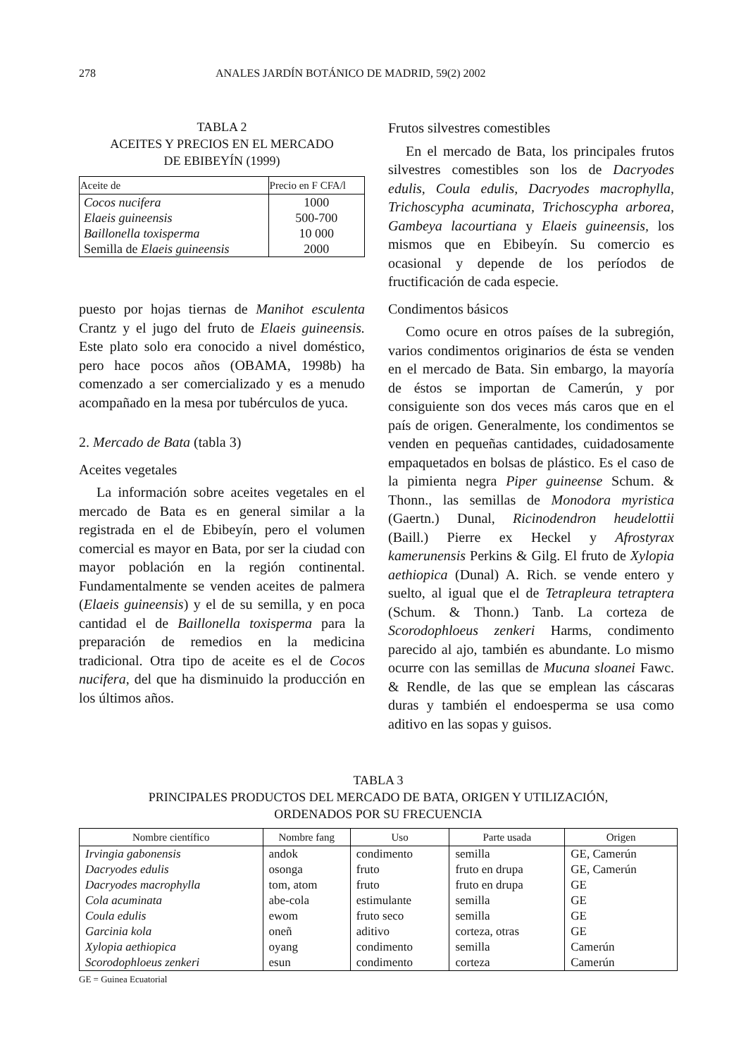278 ANALES JARDÍN BOTÁNICO DE MADRID, 59(2) 2002
TABLA 2
ACEITES Y PRECIOS EN EL MERCADO
DE EBIBEYÍN (1999)
| Aceite de | Precio en F CFA/l |
| --- | --- |
| Cocos nucifera | 1000 |
| Elaeis guineensis | 500-700 |
| Baillonella toxisperma | 10 000 |
| Semilla de Elaeis guineensis | 2000 |
puesto por hojas tiernas de Manihot esculenta Crantz y el jugo del fruto de Elaeis guineensis. Este plato solo era conocido a nivel doméstico, pero hace pocos años (OBAMA, 1998b) ha comenzado a ser comercializado y es a menudo acompañado en la mesa por tubérculos de yuca.
2. Mercado de Bata (tabla 3)
Aceites vegetales
La información sobre aceites vegetales en el mercado de Bata es en general similar a la registrada en el de Ebibeyín, pero el volumen comercial es mayor en Bata, por ser la ciudad con mayor población en la región continental. Fundamentalmente se venden aceites de palmera (Elaeis guineensis) y el de su semilla, y en poca cantidad el de Baillonella toxisperma para la preparación de remedios en la medicina tradicional. Otra tipo de aceite es el de Cocos nucifera, del que ha disminuido la producción en los últimos años.
Frutos silvestres comestibles
En el mercado de Bata, los principales frutos silvestres comestibles son los de Dacryodes edulis, Coula edulis, Dacryodes macrophylla, Trichoscypha acuminata, Trichoscypha arborea, Gambeya lacourtiana y Elaeis guineensis, los mismos que en Ebibeyín. Su comercio es ocasional y depende de los períodos de fructificación de cada especie.
Condimentos básicos
Como ocure en otros países de la subregión, varios condimentos originarios de ésta se venden en el mercado de Bata. Sin embargo, la mayoría de éstos se importan de Camerún, y por consiguiente son dos veces más caros que en el país de origen. Generalmente, los condimentos se venden en pequeñas cantidades, cuidadosamente empaquetados en bolsas de plástico. Es el caso de la pimienta negra Piper guineense Schum. & Thonn., las semillas de Monodora myristica (Gaertn.) Dunal, Ricinodendron heudelottii (Baill.) Pierre ex Heckel y Afrostyrax kamerunensis Perkins & Gilg. El fruto de Xylopia aethiopica (Dunal) A. Rich. se vende entero y suelto, al igual que el de Tetrapleura tetraptera (Schum. & Thonn.) Tanb. La corteza de Scorodophloeus zenkeri Harms, condimento parecido al ajo, también es abundante. Lo mismo ocurre con las semillas de Mucuna sloanei Fawc. & Rendle, de las que se emplean las cáscaras duras y también el endoesperma se usa como aditivo en las sopas y guisos.
TABLA 3
PRINCIPALES PRODUCTOS DEL MERCADO DE BATA, ORIGEN Y UTILIZACIÓN,
ORDENADOS POR SU FRECUENCIA
| Nombre científico | Nombre fang | Uso | Parte usada | Origen |
| --- | --- | --- | --- | --- |
| Irvingia gabonensis | andok | condimento | semilla | GE, Camerún |
| Dacryodes edulis | osonga | fruto | fruto en drupa | GE, Camerún |
| Dacryodes macrophylla | tom, atom | fruto | fruto en drupa | GE |
| Cola acuminata | abe-cola | estimulante | semilla | GE |
| Coula edulis | ewom | fruto seco | semilla | GE |
| Garcinia kola | oneñ | aditivo | corteza, otras | GE |
| Xylopia aethiopica | oyang | condimento | semilla | Camerún |
| Scorodophloeus zenkeri | esun | condimento | corteza | Camerún |
GE = Guinea Ecuatorial